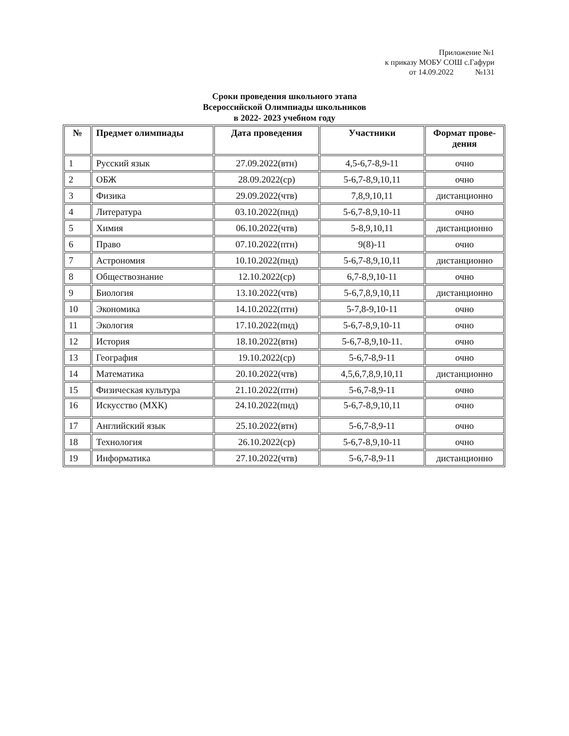Приложение №1
к приказу МОБУ СОШ с.Гафури
от 14.09.2022 №131
Сроки проведения школьного этапа
Всероссийской Олимпиады школьников
в 2022- 2023 учебном году
| № | Предмет олимпиады | Дата проведения | Участники | Формат прове- дения |
| --- | --- | --- | --- | --- |
| 1 | Русский язык | 27.09.2022(втн) | 4,5-6,7-8,9-11 | очно |
| 2 | ОБЖ | 28.09.2022(ср) | 5-6,7-8,9,10,11 | очно |
| 3 | Физика | 29.09.2022(чтв) | 7,8,9,10,11 | дистанционно |
| 4 | Литература | 03.10.2022(пнд) | 5-6,7-8,9,10-11 | очно |
| 5 | Химия | 06.10.2022(чтв) | 5-8,9,10,11 | дистанционно |
| 6 | Право | 07.10.2022(птн) | 9(8)-11 | очно |
| 7 | Астрономия | 10.10.2022(пнд) | 5-6,7-8,9,10,11 | дистанционно |
| 8 | Обществознание | 12.10.2022(ср) | 6,7-8,9,10-11 | очно |
| 9 | Биология | 13.10.2022(чтв) | 5-6,7,8,9,10,11 | дистанционно |
| 10 | Экономика | 14.10.2022(птн) | 5-7,8-9,10-11 | очно |
| 11 | Экология | 17.10.2022(пнд) | 5-6,7-8,9,10-11 | очно |
| 12 | История | 18.10.2022(втн) | 5-6,7-8,9,10-11. | очно |
| 13 | География | 19.10.2022(ср) | 5-6,7-8,9-11 | очно |
| 14 | Математика | 20.10.2022(чтв) | 4,5,6,7,8,9,10,11 | дистанционно |
| 15 | Физическая культура | 21.10.2022(птн) | 5-6,7-8,9-11 | очно |
| 16 | Искусство (МХК) | 24.10.2022(пнд) | 5-6,7-8,9,10,11 | очно |
| 17 | Английский язык | 25.10.2022(втн) | 5-6,7-8,9-11 | очно |
| 18 | Технология | 26.10.2022(ср) | 5-6,7-8,9,10-11 | очно |
| 19 | Информатика | 27.10.2022(чтв) | 5-6,7-8,9-11 | дистанционно |